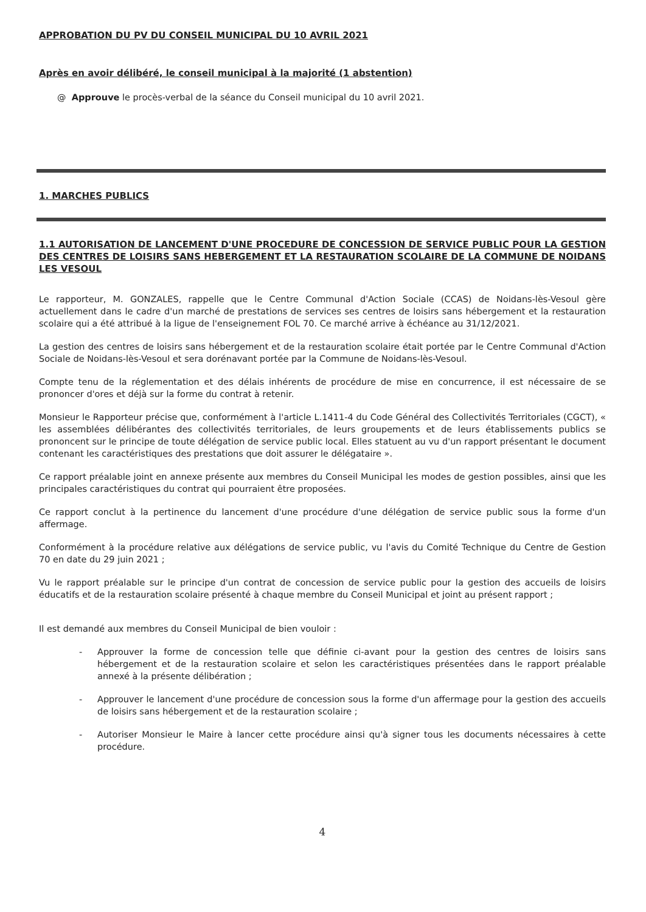APPROBATION DU PV DU CONSEIL MUNICIPAL DU 10 AVRIL 2021
Après en avoir délibéré, le conseil municipal à la majorité (1 abstention)
@ Approuve le procès-verbal de la séance du Conseil municipal du 10 avril 2021.
1. MARCHES PUBLICS
1.1 AUTORISATION DE LANCEMENT D'UNE PROCEDURE DE CONCESSION DE SERVICE PUBLIC POUR LA GESTION DES CENTRES DE LOISIRS SANS HEBERGEMENT ET LA RESTAURATION SCOLAIRE DE LA COMMUNE DE NOIDANS LES VESOUL
Le rapporteur, M. GONZALES, rappelle que le Centre Communal d'Action Sociale (CCAS) de Noidans-lès-Vesoul gère actuellement dans le cadre d'un marché de prestations de services ses centres de loisirs sans hébergement et la restauration scolaire qui a été attribué à la ligue de l'enseignement FOL 70. Ce marché arrive à échéance au 31/12/2021.
La gestion des centres de loisirs sans hébergement et de la restauration scolaire était portée par le Centre Communal d'Action Sociale de Noidans-lès-Vesoul et sera dorénavant portée par la Commune de Noidans-lès-Vesoul.
Compte tenu de la réglementation et des délais inhérents de procédure de mise en concurrence, il est nécessaire de se prononcer d'ores et déjà sur la forme du contrat à retenir.
Monsieur le Rapporteur précise que, conformément à l'article L.1411-4 du Code Général des Collectivités Territoriales (CGCT), « les assemblées délibérantes des collectivités territoriales, de leurs groupements et de leurs établissements publics se prononcent sur le principe de toute délégation de service public local. Elles statuent au vu d'un rapport présentant le document contenant les caractéristiques des prestations que doit assurer le délégataire ».
Ce rapport préalable joint en annexe présente aux membres du Conseil Municipal les modes de gestion possibles, ainsi que les principales caractéristiques du contrat qui pourraient être proposées.
Ce rapport conclut à la pertinence du lancement d'une procédure d'une délégation de service public sous la forme d'un affermage.
Conformément à la procédure relative aux délégations de service public, vu l'avis du Comité Technique du Centre de Gestion 70 en date du 29 juin 2021 ;
Vu le rapport préalable sur le principe d'un contrat de concession de service public pour la gestion des accueils de loisirs éducatifs et de la restauration scolaire présenté à chaque membre du Conseil Municipal et joint au présent rapport ;
Il est demandé aux membres du Conseil Municipal de bien vouloir :
- Approuver la forme de concession telle que définie ci-avant pour la gestion des centres de loisirs sans hébergement et de la restauration scolaire et selon les caractéristiques présentées dans le rapport préalable annexé à la présente délibération ;
- Approuver le lancement d'une procédure de concession sous la forme d'un affermage pour la gestion des accueils de loisirs sans hébergement et de la restauration scolaire ;
- Autoriser Monsieur le Maire à lancer cette procédure ainsi qu'à signer tous les documents nécessaires à cette procédure.
4